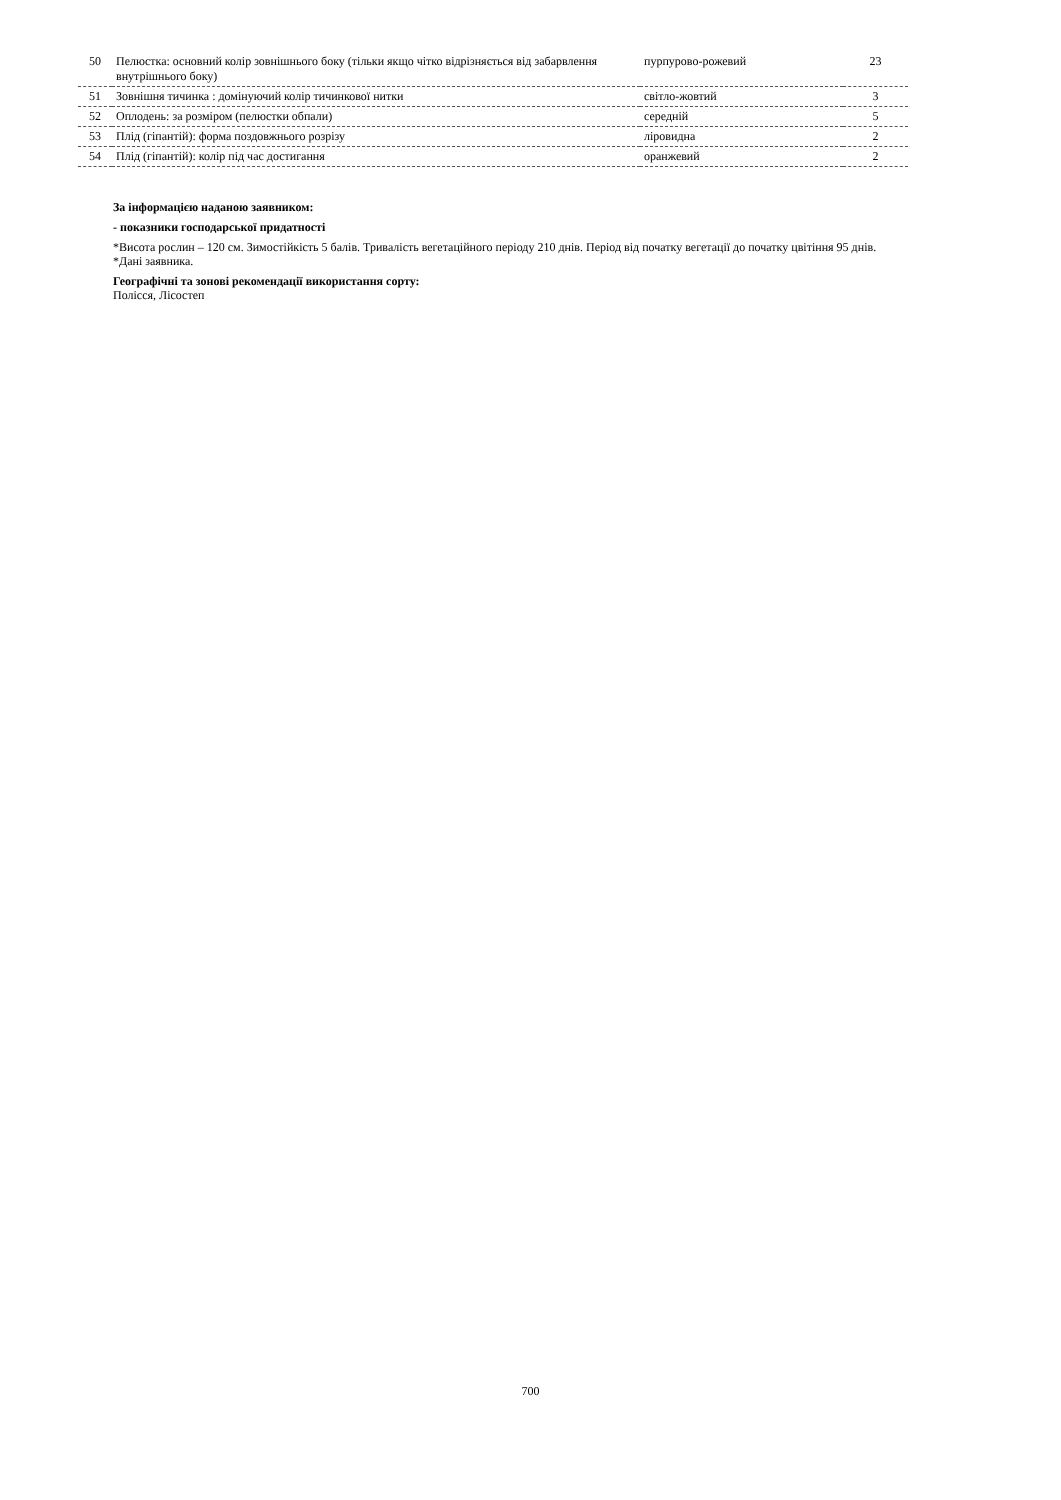| 50 | Пелюстка: основний колір зовнішнього боку (тільки якщо чітко відрізняється від забарвлення внутрішнього боку) | пурпурово-рожевий | 23 |
| 51 | Зовнішня тичинка : домінуючий колір тичинкової нитки | світло-жовтий | 3 |
| 52 | Оплодень: за розміром (пелюстки обпали) | середній | 5 |
| 53 | Плід (гіпантій): форма поздовжнього розрізу | ліровидна | 2 |
| 54 | Плід (гіпантій): колір під час достигання | оранжевий | 2 |
За інформацією наданою заявником:
- показники господарської придатності
*Висота рослин – 120 см. Зимостійкість 5 балів. Тривалість вегетаційного періоду 210 днів. Період від початку вегетації до початку цвітіння 95 днів.
*Дані заявника.
Географічні та зонові рекомендації використання сорту:
Полісся, Лісостеп
700